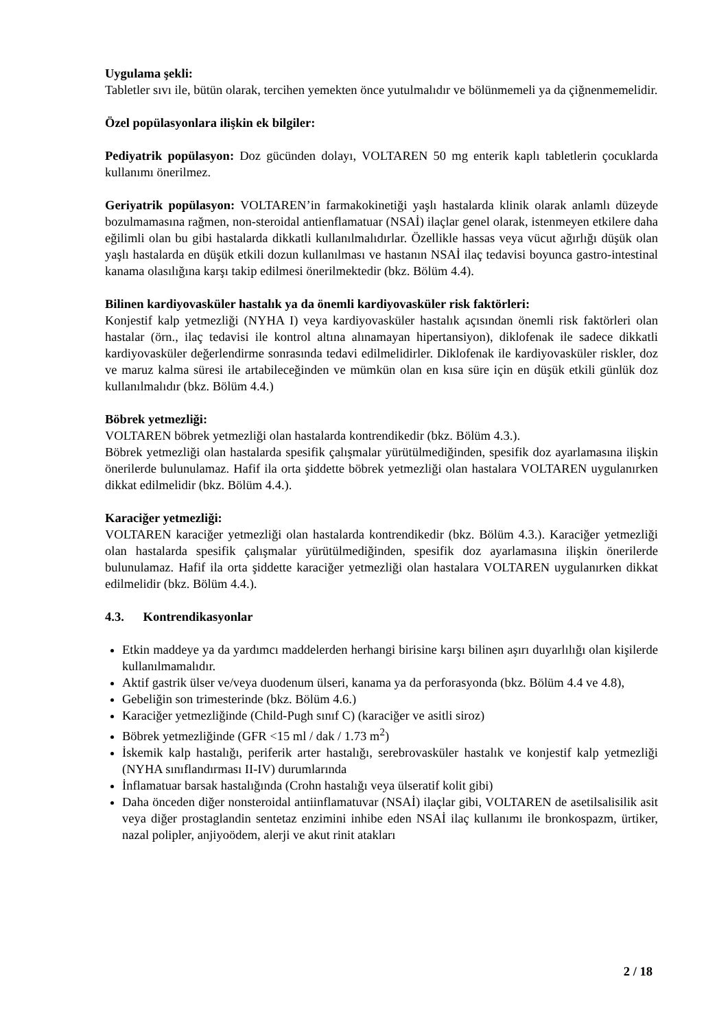Uygulama şekli:
Tabletler sıvı ile, bütün olarak, tercihen yemekten önce yutulmalıdır ve bölünmemeli ya da çiğnenmemelidir.
Özel popülasyonlara ilişkin ek bilgiler:
Pediyatrik popülasyon: Doz gücünden dolayı, VOLTAREN 50 mg enterik kaplı tabletlerin çocuklarda kullanımı önerilmez.
Geriyatrik popülasyon: VOLTAREN’in farmakokinetiği yaşlı hastalarda klinik olarak anlamlı düzeyde bozulmamasına rağmen, non-steroidal antienflamatuar (NSAİ) ilaçlar genel olarak, istenmeyen etkilere daha eğilimli olan bu gibi hastalarda dikkatli kullanılmalıdırlar. Özellikle hassas veya vücut ağırlığı düşük olan yaşlı hastalarda en düşük etkili dozun kullanılması ve hastanın NSAİ ilaç tedavisi boyunca gastro-intestinal kanama olasılığına karşı takip edilmesi önerilmektedir (bkz. Bölüm 4.4).
Bilinen kardiyovasküler hastalık ya da önemli kardiyovasküler risk faktörleri:
Konjestif kalp yetmezliği (NYHA I) veya kardiyovasküler hastalık açısından önemli risk faktörleri olan hastalar (örn., ilaç tedavisi ile kontrol altına alınamayan hipertansiyon), diklofenak ile sadece dikkatli kardiyovasküler değerlendirme sonrasında tedavi edilmelidirler. Diklofenak ile kardiyovasküler riskler, doz ve maruz kalma süresi ile artabileceğinden ve mümkün olan en kısa süre için en düşük etkili günlük doz kullanılmalıdır (bkz. Bölüm 4.4.)
Böbrek yetmezliği:
VOLTAREN böbrek yetmezliği olan hastalarda kontrendikedir (bkz. Bölüm 4.3.).
Böbrek yetmezliği olan hastalarda spesifik çalışmalar yürütülmediğinden, spesifik doz ayarlamasına ilişkin önerilerde bulunulamaz. Hafif ila orta şiddette böbrek yetmezliği olan hastalara VOLTAREN uygulanırken dikkat edilmelidir (bkz. Bölüm 4.4.).
Karaciğer yetmezliği:
VOLTAREN karaciğer yetmezliği olan hastalarda kontrendikedir (bkz. Bölüm 4.3.). Karaciğer yetmezliği olan hastalarda spesifik çalışmalar yürütülmediğinden, spesifik doz ayarlamasına ilişkin önerilerde bulunulamaz. Hafif ila orta şiddette karaciğer yetmezliği olan hastalara VOLTAREN uygulanırken dikkat edilmelidir (bkz. Bölüm 4.4.).
4.3. Kontrendikasyonlar
Etkin maddeye ya da yardımcı maddelerden herhangi birisine karşı bilinen aşırı duyarlılığı olan kişilerde kullanılmamalıdır.
Aktif gastrik ülser ve/veya duodenum ülseri, kanama ya da perforasyonda (bkz. Bölüm 4.4 ve 4.8),
Gebeliğin son trimesterinde (bkz. Bölüm 4.6.)
Karaciğer yetmezliğinde (Child-Pugh sınıf C) (karaciğer ve asitli siroz)
Böbrek yetmezliğinde (GFR <15 ml / dak / 1.73 m<sup>2</sup>)
İskemik kalp hastalığı, periferik arter hastalığı, serebrovasküler hastalık ve konjestif kalp yetmezliği (NYHA sınıflandırması II-IV) durumlarında
İnflamatuar barsak hastalığında (Crohn hastalığı veya ülseratif kolit gibi)
Daha önceden diğer nonsteroidal antiinflamatuvar (NSAİ) ilaçlar gibi, VOLTAREN de asetilsalisilik asit veya diğer prostaglandin sentetaz enzimini inhibe eden NSAİ ilaç kullanımı ile bronkospazm, ürtiker, nazal polipler, anjiyoödem, alerji ve akut rinit atakları
2 / 18